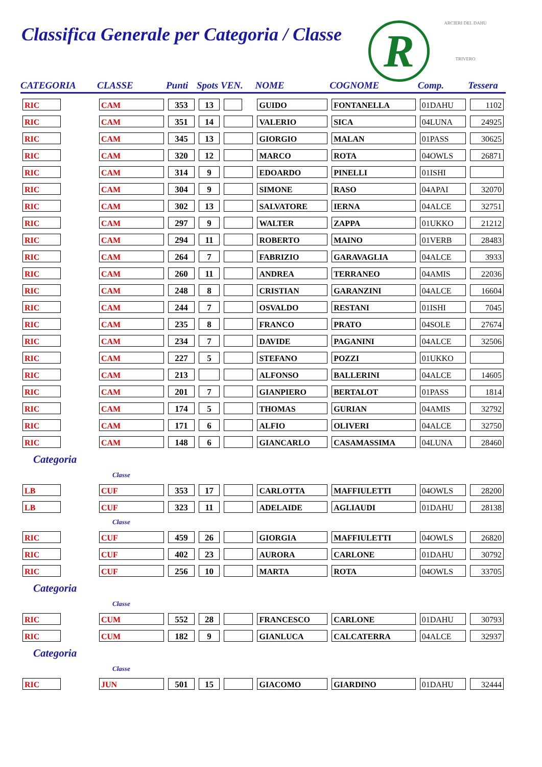Classifica Generale per Categoria / Classe
R
ARCIERI DEL DAHU
TRIVERO
| CATEGORIA | CLASSE | Punti | Spots VEN. | | NOME | COGNOME | Comp. | Tessera |
| --- | --- | --- | --- | --- | --- | --- | --- | --- |
| RIC | CAM | 353 | 13 | | GUIDO | FONTANELLA | 01DAHU | 1102 |
| RIC | CAM | 351 | 14 | | VALERIO | SICA | 04LUNA | 24925 |
| RIC | CAM | 345 | 13 | | GIORGIO | MALAN | 01PASS | 30625 |
| RIC | CAM | 320 | 12 | | MARCO | ROTA | 04OWLS | 26871 |
| RIC | CAM | 314 | 9 | | EDOARDO | PINELLI | 01ISHI | |
| RIC | CAM | 304 | 9 | | SIMONE | RASO | 04APAI | 32070 |
| RIC | CAM | 302 | 13 | | SALVATORE | IERNA | 04ALCE | 32751 |
| RIC | CAM | 297 | 9 | | WALTER | ZAPPA | 01UKKO | 21212 |
| RIC | CAM | 294 | 11 | | ROBERTO | MAINO | 01VERB | 28483 |
| RIC | CAM | 264 | 7 | | FABRIZIO | GARAVAGLIA | 04ALCE | 3933 |
| RIC | CAM | 260 | 11 | | ANDREA | TERRANEO | 04AMIS | 22036 |
| RIC | CAM | 248 | 8 | | CRISTIAN | GARANZINI | 04ALCE | 16604 |
| RIC | CAM | 244 | 7 | | OSVALDO | RESTANI | 01ISHI | 7045 |
| RIC | CAM | 235 | 8 | | FRANCO | PRATO | 04SOLE | 27674 |
| RIC | CAM | 234 | 7 | | DAVIDE | PAGANINI | 04ALCE | 32506 |
| RIC | CAM | 227 | 5 | | STEFANO | POZZI | 01UKKO | |
| RIC | CAM | 213 | | | ALFONSO | BALLERINI | 04ALCE | 14605 |
| RIC | CAM | 201 | 7 | | GIANPIERO | BERTALOT | 01PASS | 1814 |
| RIC | CAM | 174 | 5 | | THOMAS | GURIAN | 04AMIS | 32792 |
| RIC | CAM | 171 | 6 | | ALFIO | OLIVERI | 04ALCE | 32750 |
| RIC | CAM | 148 | 6 | | GIANCARLO | CASAMASSIMA | 04LUNA | 28460 |
| Categoria | | | | | | | | |
| | Classe | | | | | | | |
| LB | CUF | 353 | 17 | | CARLOTTA | MAFFIULETTI | 04OWLS | 28200 |
| LB | CUF | 323 | 11 | | ADELAIDE | AGLIAUDI | 01DAHU | 28138 |
| | Classe | | | | | | | |
| RIC | CUF | 459 | 26 | | GIORGIA | MAFFIULETTI | 04OWLS | 26820 |
| RIC | CUF | 402 | 23 | | AURORA | CARLONE | 01DAHU | 30792 |
| RIC | CUF | 256 | 10 | | MARTA | ROTA | 04OWLS | 33705 |
| Categoria | | | | | | | | |
| | Classe | | | | | | | |
| RIC | CUM | 552 | 28 | | FRANCESCO | CARLONE | 01DAHU | 30793 |
| RIC | CUM | 182 | 9 | | GIANLUCA | CALCATERRA | 04ALCE | 32937 |
| Categoria | | | | | | | | |
| | Classe | | | | | | | |
| RIC | JUN | 501 | 15 | | GIACOMO | GIARDINO | 01DAHU | 32444 |